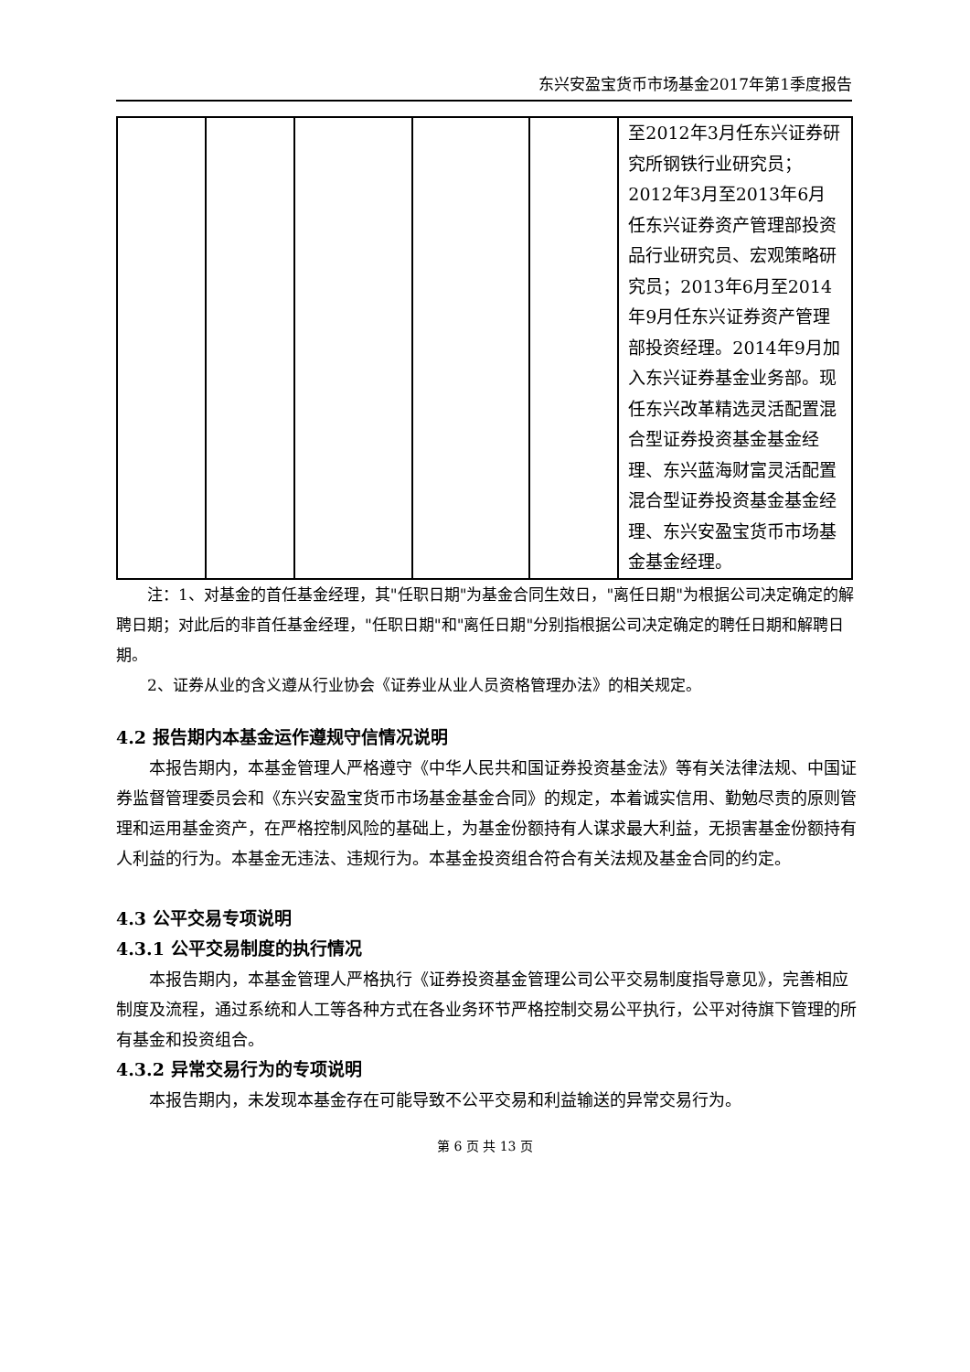东兴安盈宝货币市场基金2017年第1季度报告
| | | | | | 至2012年3月任东兴证券研究所钢铁行业研究员；2012年3月至2013年6月任东兴证券资产管理部投资品行业研究员、宏观策略研究员；2013年6月至2014年9月任东兴证券资产管理部投资经理。2014年9月加入东兴证券基金业务部。现任东兴改革精选灵活配置混合型证券投资基金基金经理、东兴蓝海财富灵活配置混合型证券投资基金基金经理、东兴安盈宝货币市场基金基金经理。 |
注：1、对基金的首任基金经理，其"任职日期"为基金合同生效日，"离任日期"为根据公司决定确定的解聘日期；对此后的非首任基金经理，"任职日期"和"离任日期"分别指根据公司决定确定的聘任日期和解聘日期。
2、证券从业的含义遵从行业协会《证券业从业人员资格管理办法》的相关规定。
4.2 报告期内本基金运作遵规守信情况说明
本报告期内，本基金管理人严格遵守《中华人民共和国证券投资基金法》等有关法律法规、中国证券监督管理委员会和《东兴安盈宝货币市场基金基金合同》的规定，本着诚实信用、勤勉尽责的原则管理和运用基金资产，在严格控制风险的基础上，为基金份额持有人谋求最大利益，无损害基金份额持有人利益的行为。本基金无违法、违规行为。本基金投资组合符合有关法规及基金合同的约定。
4.3 公平交易专项说明
4.3.1 公平交易制度的执行情况
本报告期内，本基金管理人严格执行《证券投资基金管理公司公平交易制度指导意见》，完善相应制度及流程，通过系统和人工等各种方式在各业务环节严格控制交易公平执行，公平对待旗下管理的所有基金和投资组合。
4.3.2 异常交易行为的专项说明
本报告期内，未发现本基金存在可能导致不公平交易和利益输送的异常交易行为。
第 6 页 共 13 页